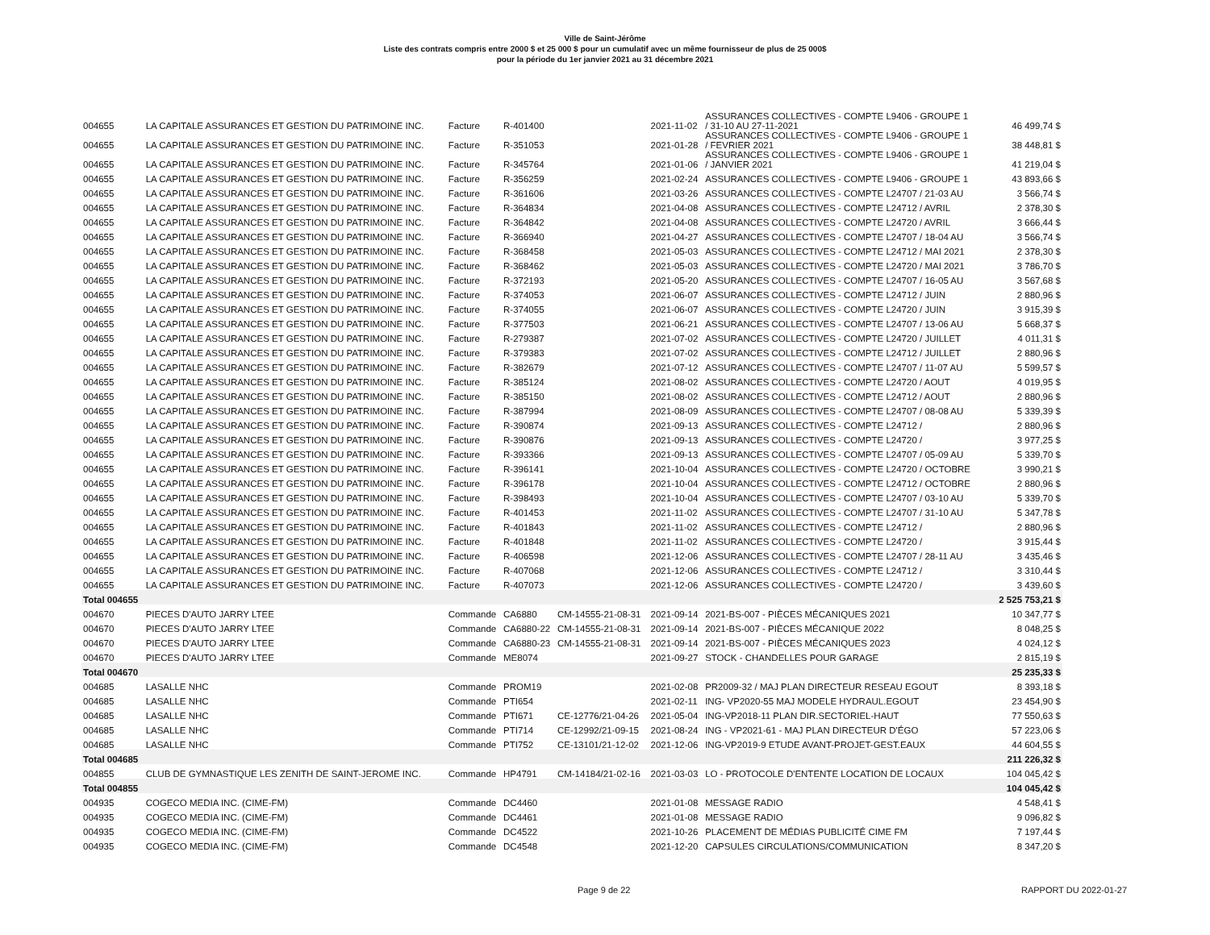Ville de Saint-Jérôme
Liste des contrats compris entre 2000 $ et 25 000 $ pour un cumulatif avec un même fournisseur de plus de 25 000$
pour la période du 1er janvier 2021 au 31 décembre 2021
| 004655 | LA CAPITALE ASSURANCES ET GESTION DU PATRIMOINE INC. | Facture | R-401400 | | 2021-11-02 | ASSURANCES COLLECTIVES - COMPTE L9406 - GROUPE 1 / 31-10 AU 27-11-2021 | 46 499,74 $ |
| 004655 | LA CAPITALE ASSURANCES ET GESTION DU PATRIMOINE INC. | Facture | R-351053 | | 2021-01-28 | ASSURANCES COLLECTIVES - COMPTE L9406 - GROUPE 1 / FEVRIER 2021 | 38 448,81 $ |
| 004655 | LA CAPITALE ASSURANCES ET GESTION DU PATRIMOINE INC. | Facture | R-345764 | | 2021-01-06 | ASSURANCES COLLECTIVES - COMPTE L9406 - GROUPE 1 / JANVIER 2021 | 41 219,04 $ |
| 004655 | LA CAPITALE ASSURANCES ET GESTION DU PATRIMOINE INC. | Facture | R-356259 | | 2021-02-24 | ASSURANCES COLLECTIVES - COMPTE L9406 - GROUPE 1 | 43 893,66 $ |
| 004655 | LA CAPITALE ASSURANCES ET GESTION DU PATRIMOINE INC. | Facture | R-361606 | | 2021-03-26 | ASSURANCES COLLECTIVES - COMPTE L24707 / 21-03 AU | 3 566,74 $ |
| 004655 | LA CAPITALE ASSURANCES ET GESTION DU PATRIMOINE INC. | Facture | R-364834 | | 2021-04-08 | ASSURANCES COLLECTIVES - COMPTE L24712 / AVRIL | 2 378,30 $ |
| 004655 | LA CAPITALE ASSURANCES ET GESTION DU PATRIMOINE INC. | Facture | R-364842 | | 2021-04-08 | ASSURANCES COLLECTIVES - COMPTE L24720 / AVRIL | 3 666,44 $ |
| 004655 | LA CAPITALE ASSURANCES ET GESTION DU PATRIMOINE INC. | Facture | R-366940 | | 2021-04-27 | ASSURANCES COLLECTIVES - COMPTE L24707 / 18-04 AU | 3 566,74 $ |
| 004655 | LA CAPITALE ASSURANCES ET GESTION DU PATRIMOINE INC. | Facture | R-368458 | | 2021-05-03 | ASSURANCES COLLECTIVES - COMPTE L24712 / MAI 2021 | 2 378,30 $ |
| 004655 | LA CAPITALE ASSURANCES ET GESTION DU PATRIMOINE INC. | Facture | R-368462 | | 2021-05-03 | ASSURANCES COLLECTIVES - COMPTE L24720 / MAI 2021 | 3 786,70 $ |
| 004655 | LA CAPITALE ASSURANCES ET GESTION DU PATRIMOINE INC. | Facture | R-372193 | | 2021-05-20 | ASSURANCES COLLECTIVES - COMPTE L24707 / 16-05 AU | 3 567,68 $ |
| 004655 | LA CAPITALE ASSURANCES ET GESTION DU PATRIMOINE INC. | Facture | R-374053 | | 2021-06-07 | ASSURANCES COLLECTIVES - COMPTE L24712 / JUIN | 2 880,96 $ |
| 004655 | LA CAPITALE ASSURANCES ET GESTION DU PATRIMOINE INC. | Facture | R-374055 | | 2021-06-07 | ASSURANCES COLLECTIVES - COMPTE L24720 / JUIN | 3 915,39 $ |
| 004655 | LA CAPITALE ASSURANCES ET GESTION DU PATRIMOINE INC. | Facture | R-377503 | | 2021-06-21 | ASSURANCES COLLECTIVES - COMPTE L24707 / 13-06 AU | 5 668,37 $ |
| 004655 | LA CAPITALE ASSURANCES ET GESTION DU PATRIMOINE INC. | Facture | R-279387 | | 2021-07-02 | ASSURANCES COLLECTIVES - COMPTE L24720 / JUILLET | 4 011,31 $ |
| 004655 | LA CAPITALE ASSURANCES ET GESTION DU PATRIMOINE INC. | Facture | R-379383 | | 2021-07-02 | ASSURANCES COLLECTIVES - COMPTE L24712 / JUILLET | 2 880,96 $ |
| 004655 | LA CAPITALE ASSURANCES ET GESTION DU PATRIMOINE INC. | Facture | R-382679 | | 2021-07-12 | ASSURANCES COLLECTIVES - COMPTE L24707 / 11-07 AU | 5 599,57 $ |
| 004655 | LA CAPITALE ASSURANCES ET GESTION DU PATRIMOINE INC. | Facture | R-385124 | | 2021-08-02 | ASSURANCES COLLECTIVES - COMPTE L24720 / AOUT | 4 019,95 $ |
| 004655 | LA CAPITALE ASSURANCES ET GESTION DU PATRIMOINE INC. | Facture | R-385150 | | 2021-08-02 | ASSURANCES COLLECTIVES - COMPTE L24712 / AOUT | 2 880,96 $ |
| 004655 | LA CAPITALE ASSURANCES ET GESTION DU PATRIMOINE INC. | Facture | R-387994 | | 2021-08-09 | ASSURANCES COLLECTIVES - COMPTE L24707 / 08-08 AU | 5 339,39 $ |
| 004655 | LA CAPITALE ASSURANCES ET GESTION DU PATRIMOINE INC. | Facture | R-390874 | | 2021-09-13 | ASSURANCES COLLECTIVES - COMPTE L24712 / | 2 880,96 $ |
| 004655 | LA CAPITALE ASSURANCES ET GESTION DU PATRIMOINE INC. | Facture | R-390876 | | 2021-09-13 | ASSURANCES COLLECTIVES - COMPTE L24720 / | 3 977,25 $ |
| 004655 | LA CAPITALE ASSURANCES ET GESTION DU PATRIMOINE INC. | Facture | R-393366 | | 2021-09-13 | ASSURANCES COLLECTIVES - COMPTE L24707 / 05-09 AU | 5 339,70 $ |
| 004655 | LA CAPITALE ASSURANCES ET GESTION DU PATRIMOINE INC. | Facture | R-396141 | | 2021-10-04 | ASSURANCES COLLECTIVES - COMPTE L24720 / OCTOBRE | 3 990,21 $ |
| 004655 | LA CAPITALE ASSURANCES ET GESTION DU PATRIMOINE INC. | Facture | R-396178 | | 2021-10-04 | ASSURANCES COLLECTIVES - COMPTE L24712 / OCTOBRE | 2 880,96 $ |
| 004655 | LA CAPITALE ASSURANCES ET GESTION DU PATRIMOINE INC. | Facture | R-398493 | | 2021-10-04 | ASSURANCES COLLECTIVES - COMPTE L24707 / 03-10 AU | 5 339,70 $ |
| 004655 | LA CAPITALE ASSURANCES ET GESTION DU PATRIMOINE INC. | Facture | R-401453 | | 2021-11-02 | ASSURANCES COLLECTIVES - COMPTE L24707 / 31-10 AU | 5 347,78 $ |
| 004655 | LA CAPITALE ASSURANCES ET GESTION DU PATRIMOINE INC. | Facture | R-401843 | | 2021-11-02 | ASSURANCES COLLECTIVES - COMPTE L24712 / | 2 880,96 $ |
| 004655 | LA CAPITALE ASSURANCES ET GESTION DU PATRIMOINE INC. | Facture | R-401848 | | 2021-11-02 | ASSURANCES COLLECTIVES - COMPTE L24720 / | 3 915,44 $ |
| 004655 | LA CAPITALE ASSURANCES ET GESTION DU PATRIMOINE INC. | Facture | R-406598 | | 2021-12-06 | ASSURANCES COLLECTIVES - COMPTE L24707 / 28-11 AU | 3 435,46 $ |
| 004655 | LA CAPITALE ASSURANCES ET GESTION DU PATRIMOINE INC. | Facture | R-407068 | | 2021-12-06 | ASSURANCES COLLECTIVES - COMPTE L24712 / | 3 310,44 $ |
| 004655 | LA CAPITALE ASSURANCES ET GESTION DU PATRIMOINE INC. | Facture | R-407073 | | 2021-12-06 | ASSURANCES COLLECTIVES - COMPTE L24720 / | 3 439,60 $ |
| Total 004655 | | | | | | | 2 525 753,21 $ |
| 004670 | PIECES D'AUTO JARRY LTEE | Commande | CA6880 | CM-14555-21-08-31 | 2021-09-14 | 2021-BS-007 - PIÈCES MÉCANIQUES 2021 | 10 347,77 $ |
| 004670 | PIECES D'AUTO JARRY LTEE | Commande | CA6880-22 | CM-14555-21-08-31 | 2021-09-14 | 2021-BS-007 - PIÈCES MÉCANIQUE 2022 | 8 048,25 $ |
| 004670 | PIECES D'AUTO JARRY LTEE | Commande | CA6880-23 | CM-14555-21-08-31 | 2021-09-14 | 2021-BS-007 - PIÈCES MÉCANIQUES 2023 | 4 024,12 $ |
| 004670 | PIECES D'AUTO JARRY LTEE | Commande | ME8074 | | 2021-09-27 | STOCK - CHANDELLES POUR GARAGE | 2 815,19 $ |
| Total 004670 | | | | | | | 25 235,33 $ |
| 004685 | LASALLE NHC | Commande | PROM19 | | 2021-02-08 | PR2009-32 / MAJ PLAN DIRECTEUR RESEAU EGOUT | 8 393,18 $ |
| 004685 | LASALLE NHC | Commande | PTI654 | | 2021-02-11 | ING- VP2020-55 MAJ MODELE HYDRAUL.EGOUT | 23 454,90 $ |
| 004685 | LASALLE NHC | Commande | PTI671 | CE-12776/21-04-26 | 2021-05-04 | ING-VP2018-11 PLAN DIR.SECTORIEL-HAUT | 77 550,63 $ |
| 004685 | LASALLE NHC | Commande | PTI714 | CE-12992/21-09-15 | 2021-08-24 | ING - VP2021-61 - MAJ PLAN DIRECTEUR D'ÉGO | 57 223,06 $ |
| 004685 | LASALLE NHC | Commande | PTI752 | CE-13101/21-12-02 | 2021-12-06 | ING-VP2019-9 ETUDE AVANT-PROJET-GEST.EAUX | 44 604,55 $ |
| Total 004685 | | | | | | | 211 226,32 $ |
| 004855 | CLUB DE GYMNASTIQUE LES ZENITH DE SAINT-JEROME INC. | Commande | HP4791 | CM-14184/21-02-16 | 2021-03-03 | LO - PROTOCOLE D'ENTENTE LOCATION DE LOCAUX | 104 045,42 $ |
| Total 004855 | | | | | | | 104 045,42 $ |
| 004935 | COGECO MEDIA INC. (CIME-FM) | Commande | DC4460 | | 2021-01-08 | MESSAGE RADIO | 4 548,41 $ |
| 004935 | COGECO MEDIA INC. (CIME-FM) | Commande | DC4461 | | 2021-01-08 | MESSAGE RADIO | 9 096,82 $ |
| 004935 | COGECO MEDIA INC. (CIME-FM) | Commande | DC4522 | | 2021-10-26 | PLACEMENT DE MÉDIAS PUBLICITÉ CIME FM | 7 197,44 $ |
| 004935 | COGECO MEDIA INC. (CIME-FM) | Commande | DC4548 | | 2021-12-20 | CAPSULES CIRCULATIONS/COMMUNICATION | 8 347,20 $ |
Page 9 de 22 RAPPORT DU 2022-01-27